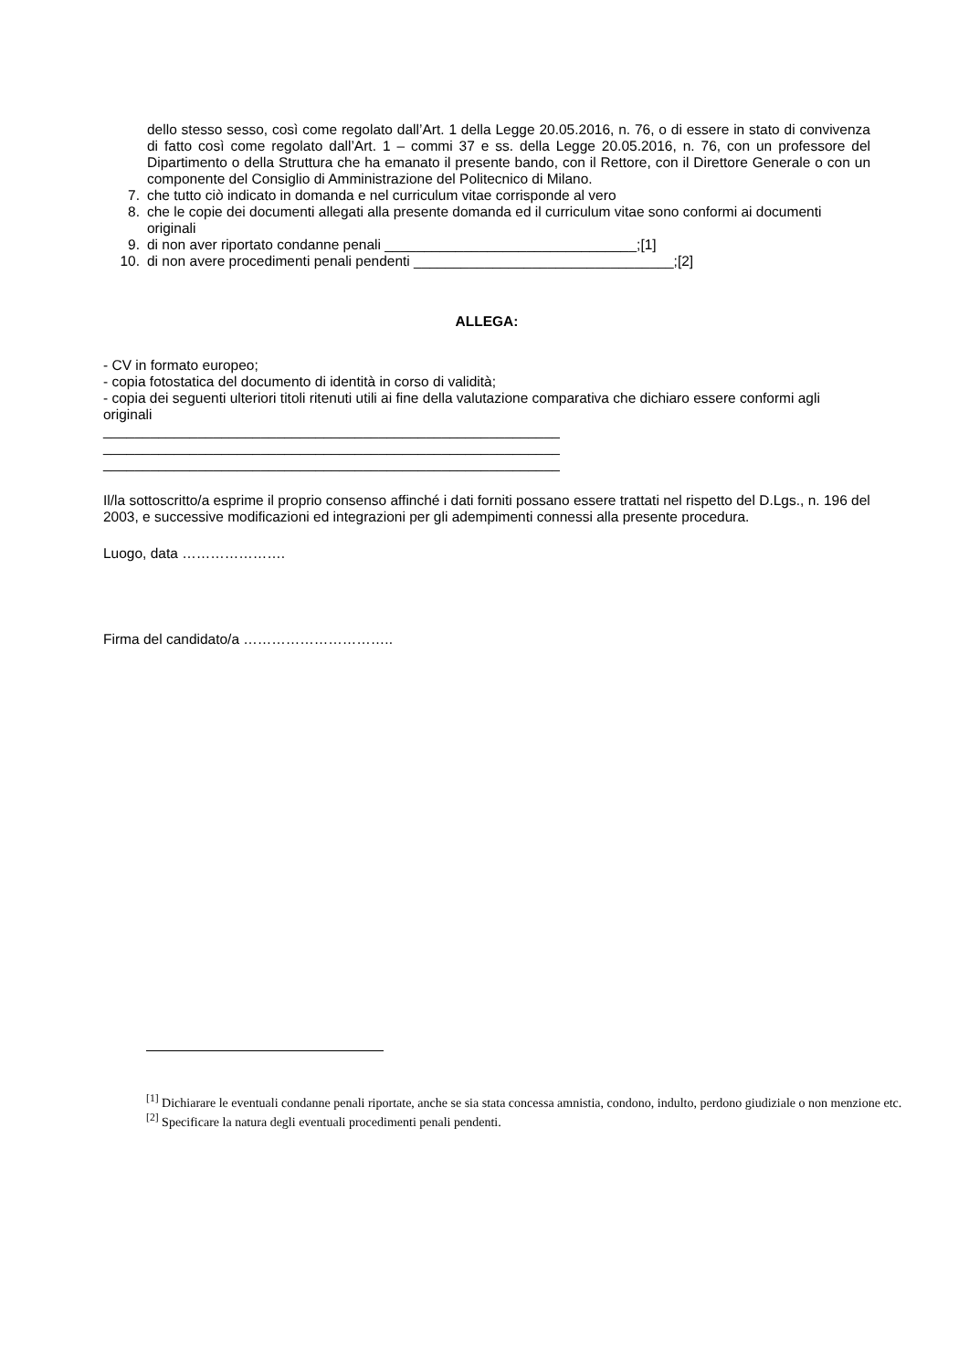dello stesso sesso, così come regolato dall’Art. 1 della Legge 20.05.2016, n. 76, o di essere in stato di convivenza di fatto così come regolato dall’Art. 1 – commi 37 e ss. della Legge 20.05.2016, n. 76, con un professore del Dipartimento o della Struttura che ha emanato il presente bando, con il Rettore, con il Direttore Generale o con un componente del Consiglio di Amministrazione del Politecnico di Milano.
7. che tutto ciò indicato in domanda e nel curriculum vitae corrisponde al vero
8. che le copie dei documenti allegati alla presente domanda ed il curriculum vitae sono conformi ai documenti originali
9. di non aver riportato condanne penali ________________________________;[1]
10. di non avere procedimenti penali pendenti _________________________________;[2]
ALLEGA:
- CV in formato europeo;
- copia fotostatica del documento di identità in corso di validità;
- copia dei seguenti ulteriori titoli ritenuti utili ai fine della valutazione comparativa che dichiaro essere conformi agli originali
__________________________________________________________
__________________________________________________________
__________________________________________________________
Il/la sottoscritto/a esprime il proprio consenso affinché i dati forniti possano essere trattati nel rispetto del D.Lgs., n. 196 del 2003, e successive modificazioni ed integrazioni per gli adempimenti connessi alla presente procedura.
Luogo, data ………………….
Firma del candidato/a …………………………..
<sup>[1]</sup> Dichiarare le eventuali condanne penali riportate, anche se sia stata concessa amnistia, condono, indulto, perdono giudiziale o non menzione etc.
<sup>[2]</sup> Specificare la natura degli eventuali procedimenti penali pendenti.